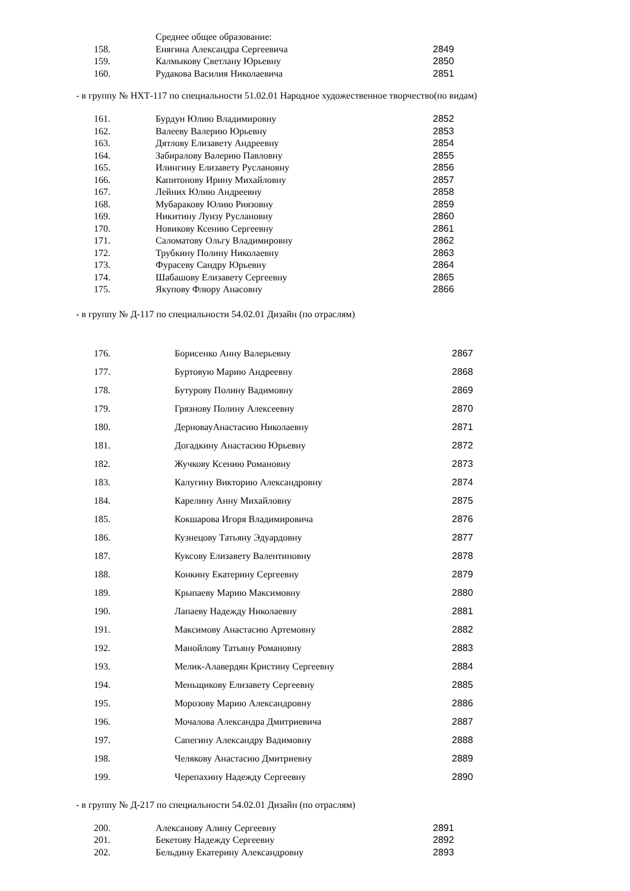| | Среднее общее образование: | |
| 158. | Енягина Александра Сергеевича | 2849 |
| 159. | Калмыкову Светлану Юрьевну | 2850 |
| 160. | Рудакова Василия Николаевича | 2851 |
- в группу № НХТ-117 по специальности 51.02.01 Народное художественное творчество(по видам)
| 161. | Бурдун Юлию Владимировну | 2852 |
| 162. | Валееву Валерию Юрьевну | 2853 |
| 163. | Дятлову Елизавету Андреевну | 2854 |
| 164. | Забиралову Валерию Павловну | 2855 |
| 165. | Илингину Елизавету Руслановну | 2856 |
| 166. | Капитонову Ирину Михайловну | 2857 |
| 167. | Лейних Юлию Андреевну | 2858 |
| 168. | Мубаракову Юлию Риязовну | 2859 |
| 169. | Никитину Луизу Руслановну | 2860 |
| 170. | Новикову Ксению Сергеевну | 2861 |
| 171. | Саломатову Ольгу Владимировну | 2862 |
| 172. | Трубкину Полину Николаевну | 2863 |
| 173. | Фурасеву Сандру Юрьевну | 2864 |
| 174. | Шабашову Елизавету Сергеевну | 2865 |
| 175. | Якупову Флюру Анасовну | 2866 |
- в группу № Д-117 по специальности 54.02.01 Дизайн (по отраслям)
| 176. | Борисенко Анну Валерьевну | 2867 |
| 177. | Буртовую Марию Андреевну | 2868 |
| 178. | Бутурову Полину Вадимовну | 2869 |
| 179. | Грязнову Полину Алексеевну | 2870 |
| 180. | ДерновауАнастасию Николаевну | 2871 |
| 181. | Догадкину Анастасию Юрьевну | 2872 |
| 182. | Жучкову Ксению Романовну | 2873 |
| 183. | Калугину Викторию Александровну | 2874 |
| 184. | Карелину Анну Михайловну | 2875 |
| 185. | Кокшарова Игоря Владимировича | 2876 |
| 186. | Кузнецову Татьяну Эдуардовну | 2877 |
| 187. | Куксову Елизавету Валентиновну | 2878 |
| 188. | Конкину Екатерину Сергеевну | 2879 |
| 189. | Крыпаеву Марию Максимовну | 2880 |
| 190. | Лапаеву Надежду Николаевну | 2881 |
| 191. | Максимову Анастасию Артемовну | 2882 |
| 192. | Манойлову Татьяну Романовну | 2883 |
| 193. | Мелик-Алавердян Кристину Сергеевну | 2884 |
| 194. | Меньщикову Елизавету Сергеевну | 2885 |
| 195. | Морозову Марию Александровну | 2886 |
| 196. | Мочалова Александра Дмитриевича | 2887 |
| 197. | Сапегину Александру Вадимовну | 2888 |
| 198. | Челякову Анастасию Дмитриевну | 2889 |
| 199. | Черепахину Надежду Сергеевну | 2890 |
- в группу № Д-217 по специальности 54.02.01 Дизайн (по отраслям)
| 200. | Алексанову Алину Сергеевну | 2891 |
| 201. | Бекетову Надежду Сергеевну | 2892 |
| 202. | Бельдину Екатерину Александровну | 2893 |